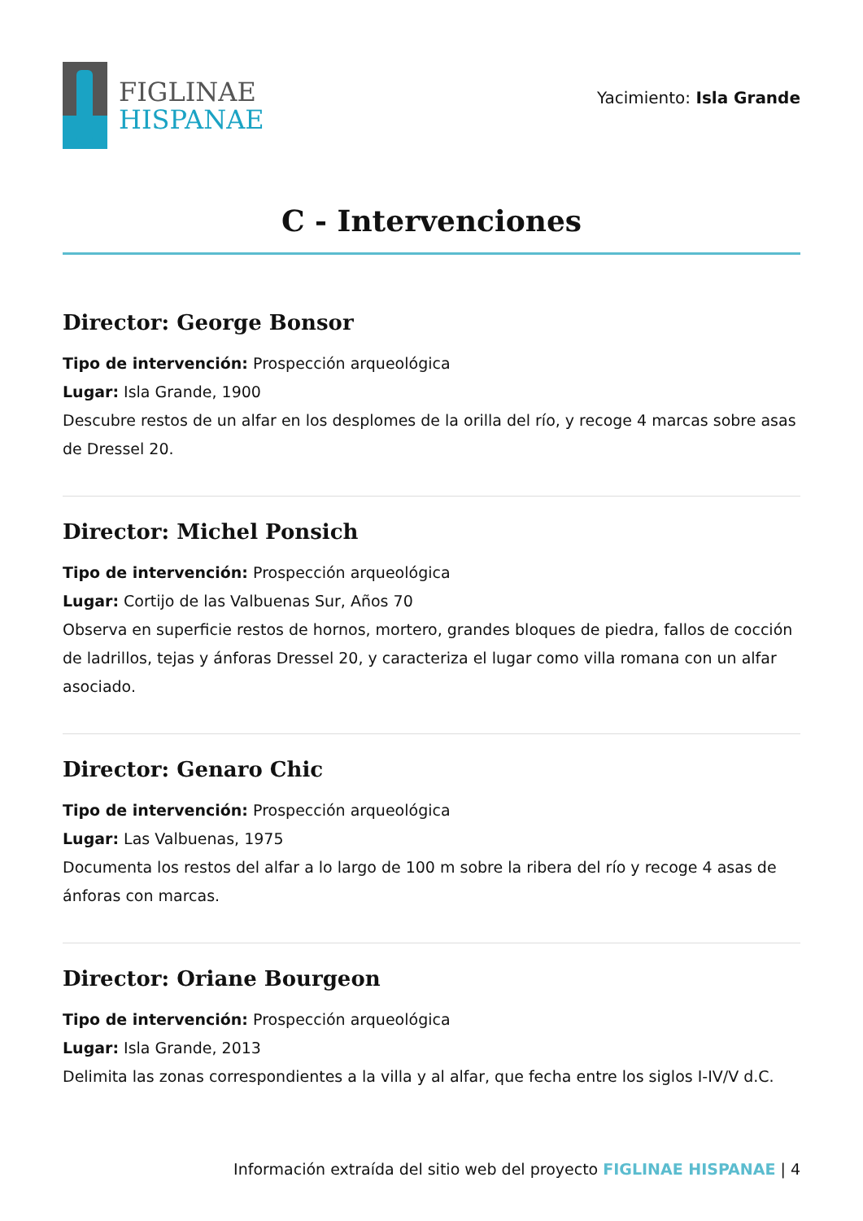FIGLINAE
HISPANAE
Yacimiento: Isla Grande
C - Intervenciones
Director: George Bonsor
Tipo de intervención: Prospección arqueológica
Lugar: Isla Grande, 1900
Descubre restos de un alfar en los desplomes de la orilla del río, y recoge 4 marcas sobre asas de Dressel 20.
Director: Michel Ponsich
Tipo de intervención: Prospección arqueológica
Lugar: Cortijo de las Valbuenas Sur, Años 70
Observa en superficie restos de hornos, mortero, grandes bloques de piedra, fallos de cocción de ladrillos, tejas y ánforas Dressel 20, y caracteriza el lugar como villa romana con un alfar asociado.
Director: Genaro Chic
Tipo de intervención: Prospección arqueológica
Lugar: Las Valbuenas, 1975
Documenta los restos del alfar a lo largo de 100 m sobre la ribera del río y recoge 4 asas de ánforas con marcas.
Director: Oriane Bourgeon
Tipo de intervención: Prospección arqueológica
Lugar: Isla Grande, 2013
Delimita las zonas correspondientes a la villa y al alfar, que fecha entre los siglos I-IV/V d.C.
Información extraída del sitio web del proyecto FIGLINAE HISPANAE | 4